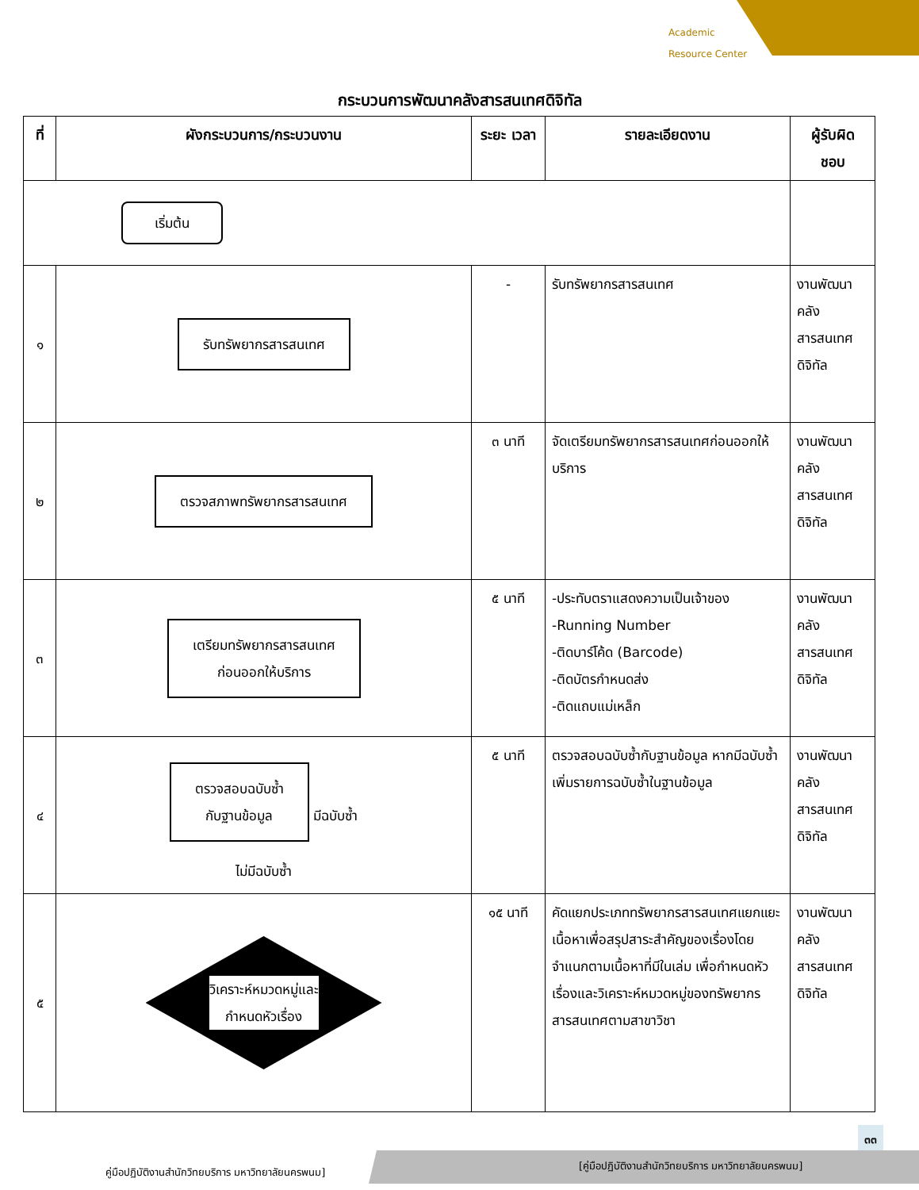Academic
Resource Center
กระบวนการพัฒนาคลังสารสนเทศดิจิทัล
| ที่ | ผังกระบวนการ/กระบวนงาน | ระยะ เวลา | รายละเอียดงาน | ผู้รับผิด ชอบ |
| --- | --- | --- | --- | --- |
| เริ่มต้น | | | | |
| ๑ | รับทรัพยากรสารสนเทศ | - | รับทรัพยากรสารสนเทศ | งานพัฒนา คลัง สารสนเทศ ดิจิทัล |
| ๒ | ตรวจสภาพทรัพยากรสารสนเทศ | ๓ นาที | จัดเตรียมทรัพยากรสารสนเทศก่อนออกให้บริการ | งานพัฒนา คลัง สารสนเทศ ดิจิทัล |
| ๓ | เตรียมทรัพยากรสารสนเทศ ก่อนออกให้บริการ | ๕ นาที | -ประทับตราแสดงความเป็นเจ้าของ -Running Number -ติดบาร์โค้ด (Barcode) -ติดบัตรกำหนดส่ง -ติดแถบแม่เหล็ก | งานพัฒนา คลัง สารสนเทศ ดิจิทัล |
| ๔ | ตรวจสอบฉบับซ้ำ กับฐานข้อมูล มีฉบับซ้ำ ไม่มีฉบับซ้ำ | ๕ นาที | ตรวจสอบฉบับซ้ำกับฐานข้อมูล หากมีฉบับซ้ำเพิ่มรายการฉบับซ้ำในฐานข้อมูล | งานพัฒนา คลัง สารสนเทศ ดิจิทัล |
| ๕ | วิเคราะห์หมวดหมู่และ กำหนดหัวเรื่อง | ๑๕ นาที | คัดแยกประเภททรัพยากรสารสนเทศแยกแยะเนื้อหาเพื่อสรุปสาระสำคัญของเรื่องโดยจำแนกตามเนื้อหาที่มีในเล่ม เพื่อกำหนดหัวเรื่องและวิเคราะห์หมวดหมู่ของทรัพยากรสารสนเทศตามสาขาวิชา | งานพัฒนา คลัง สารสนเทศ ดิจิทัล |
๓๓
คู่มือปฏิบัติงานสำนักวิทยบริการ มหาวิทยาลัยนครพนม]
[คู่มือปฏิบัติงานสำนักวิทยบริการ มหาวิทยาลัยนครพนม]